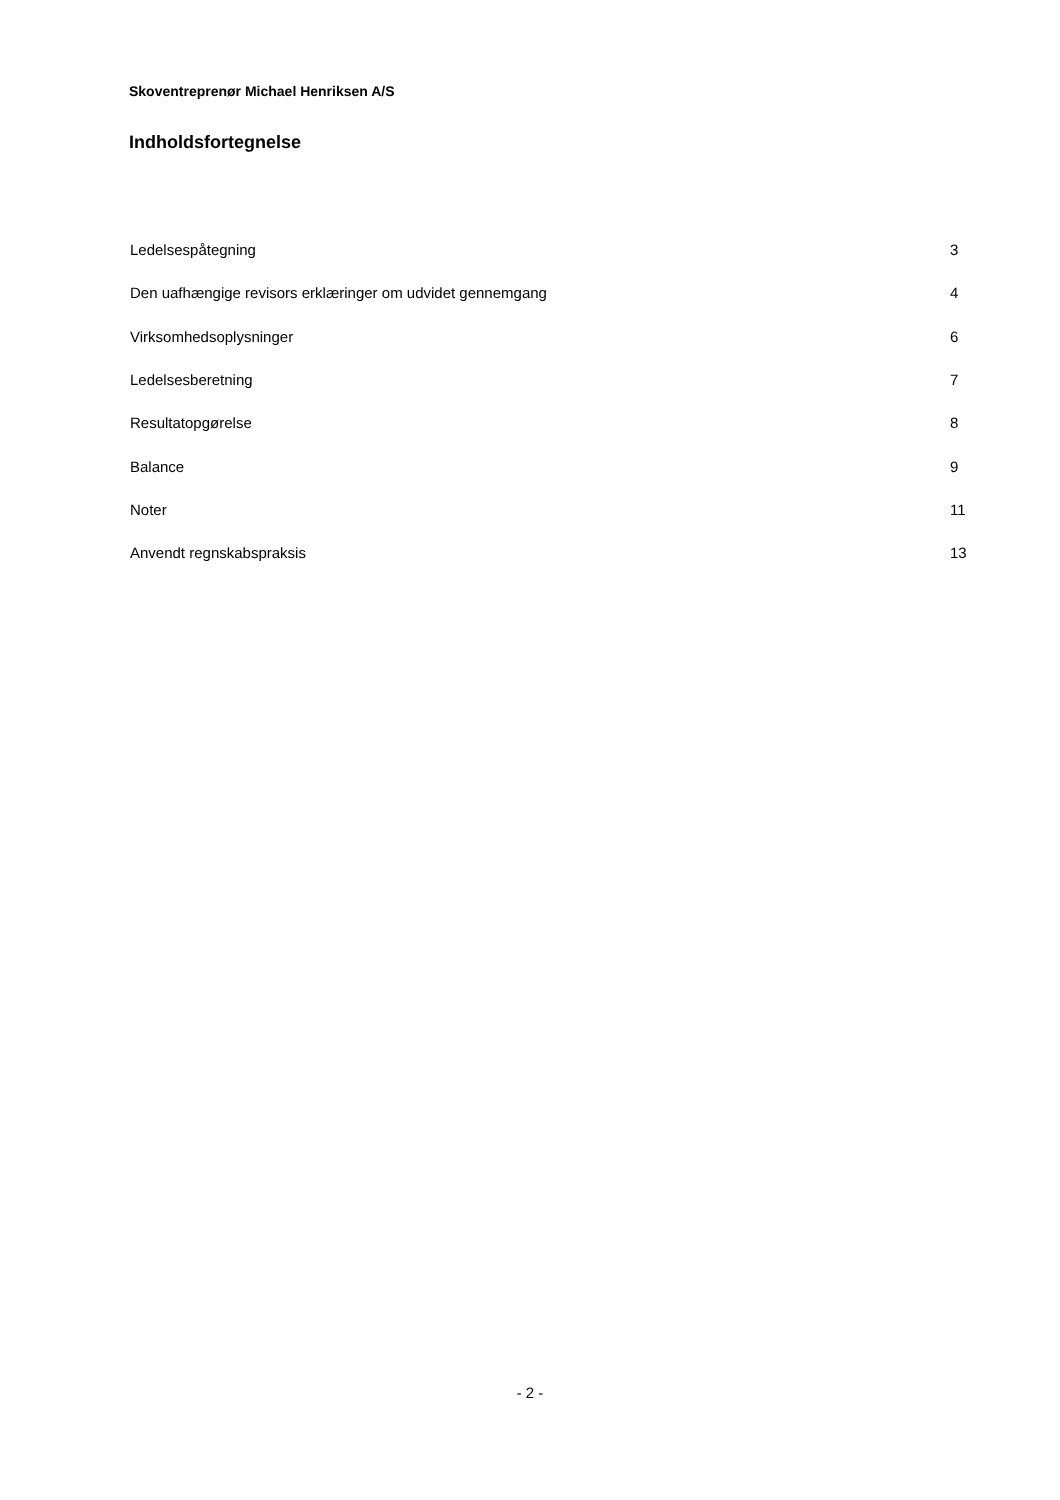Skoventreprenør Michael Henriksen A/S
Indholdsfortegnelse
| Ledelsespåtegning | 3 |
| Den uafhængige revisors erklæringer om udvidet gennemgang | 4 |
| Virksomhedsoplysninger | 6 |
| Ledelsesberetning | 7 |
| Resultatopgørelse | 8 |
| Balance | 9 |
| Noter | 11 |
| Anvendt regnskabspraksis | 13 |
- 2 -